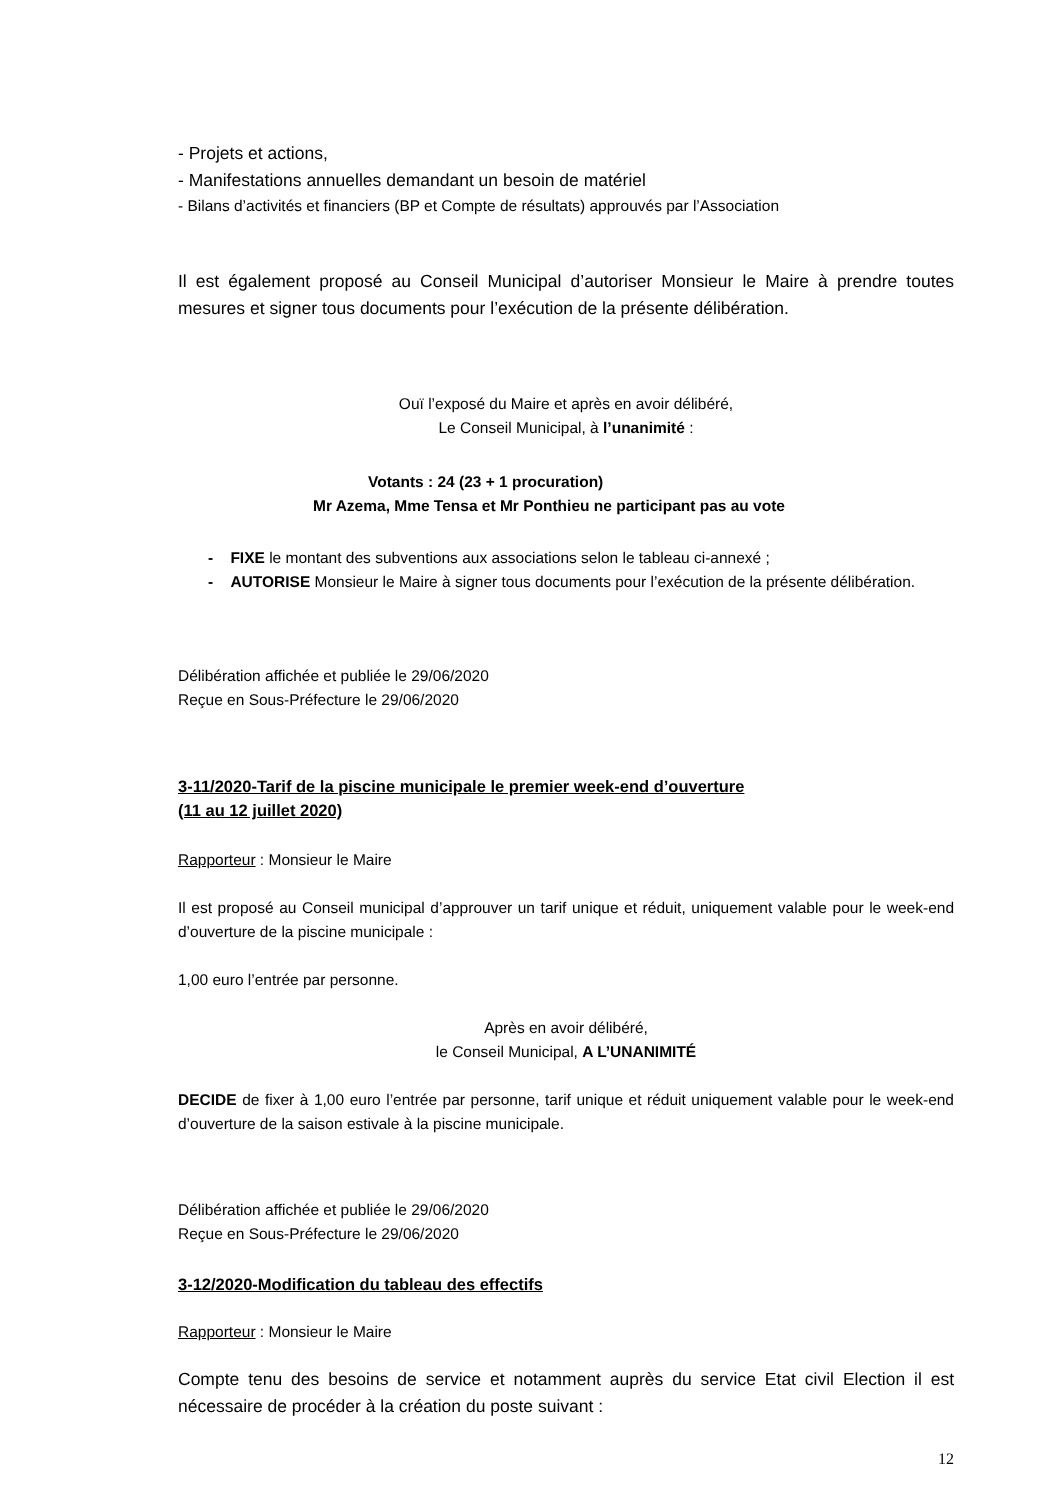- Projets et actions,
- Manifestations annuelles demandant un besoin de matériel
- Bilans d’activités et financiers (BP et Compte de résultats) approuvés par l’Association
Il est également proposé au Conseil Municipal d’autoriser Monsieur le Maire à prendre toutes mesures et signer tous documents pour l’exécution de la présente délibération.
Ouï l’exposé du Maire et après en avoir délibéré,
Le Conseil Municipal, à l’unanimité :
Votants : 24 (23 + 1 procuration)
Mr Azema, Mme Tensa et Mr Ponthieu ne participant pas au vote
- FIXE le montant des subventions aux associations selon le tableau ci-annexé ;
- AUTORISE Monsieur le Maire à signer tous documents pour l’exécution de la présente délibération.
Délibération affichée et publiée le 29/06/2020
Reçue en Sous-Préfecture le 29/06/2020
3-11/2020-Tarif de la piscine municipale le premier week-end d’ouverture
(11 au 12 juillet 2020)
Rapporteur : Monsieur le Maire
Il est proposé au Conseil municipal d’approuver un tarif unique et réduit, uniquement valable pour le week-end d’ouverture de la piscine municipale :
1,00 euro l’entrée par personne.
Après en avoir délibéré,
le Conseil Municipal, A L’UNANIMITÉ
DECIDE de fixer à 1,00 euro l’entrée par personne, tarif unique et réduit uniquement valable pour le week-end d’ouverture de la saison estivale à la piscine municipale.
Délibération affichée et publiée le 29/06/2020
Reçue en Sous-Préfecture le 29/06/2020
3-12/2020-Modification du tableau des effectifs
Rapporteur : Monsieur le Maire
Compte tenu des besoins de service et notamment auprès du service Etat civil Election il est nécessaire de procéder à la création du poste suivant :
12